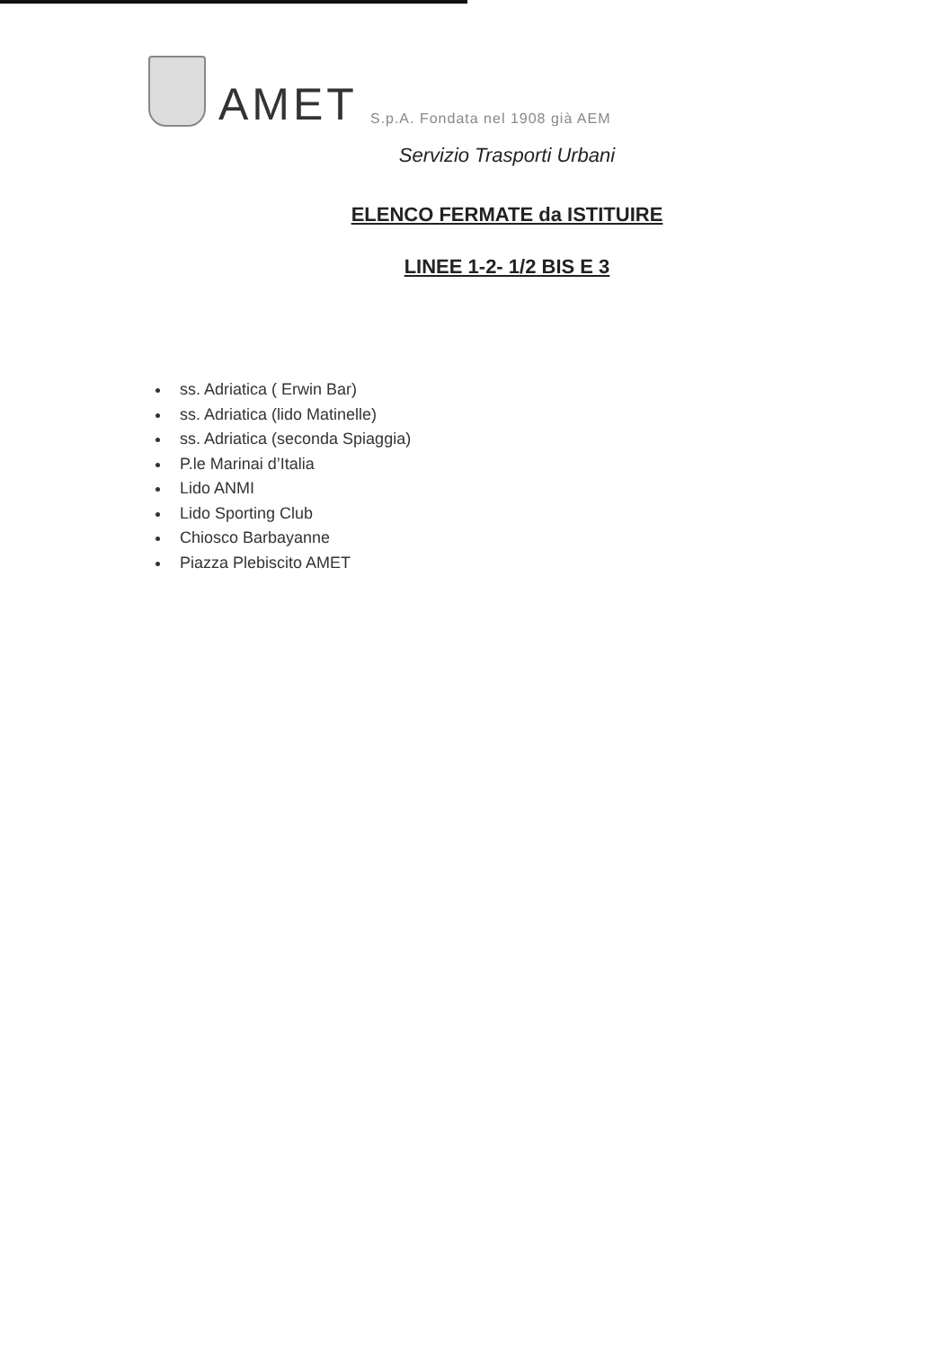AMET S.p.A. Fondata nel 1908 già AEM
Servizio Trasporti Urbani
ELENCO FERMATE da ISTITUIRE
LINEE 1-2- 1/2 BIS E 3
ss. Adriatica ( Erwin Bar)
ss. Adriatica (lido Matinelle)
ss. Adriatica (seconda Spiaggia)
P.le Marinai d’Italia
Lido ANMI
Lido Sporting Club
Chiosco Barbayanne
Piazza Plebiscito AMET